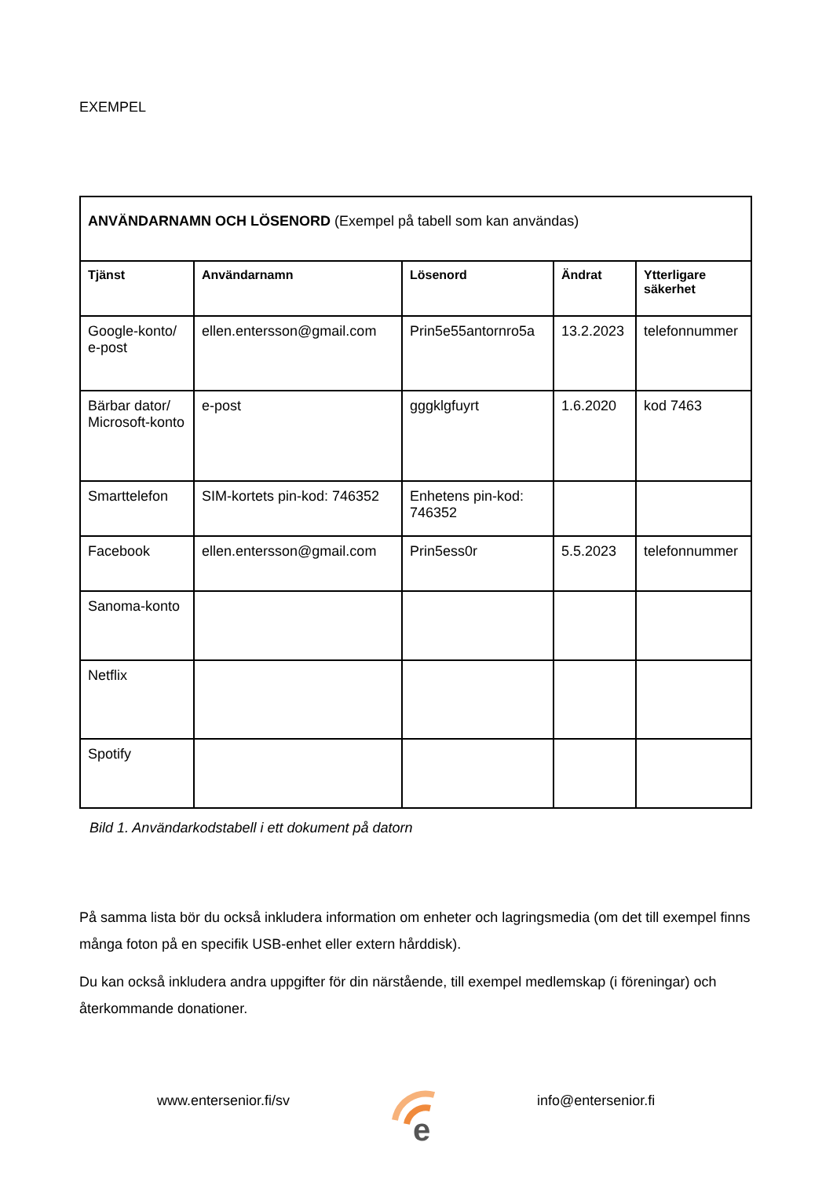EXEMPEL
| ANVÄNDARNAMN OCH LÖSENORD (Exempel på tabell som kan användas) | | | | |
| Tjänst | Användarnamn | Lösenord | Ändrat | Ytterligare säkerhet |
| Google-konto/ e-post | ellen.entersson@gmail.com | Prin5e55antornro5a | 13.2.2023 | telefonnummer |
| Bärbar dator/ Microsoft-konto | e-post | gggklgfuyrt | 1.6.2020 | kod 7463 |
| Smarttelefon | SIM-kortets pin-kod: 746352 | Enhetens pin-kod: 746352 | | |
| Facebook | ellen.entersson@gmail.com | Prin5ess0r | 5.5.2023 | telefonnummer |
| Sanoma-konto | | | | |
| Netflix | | | | |
| Spotify | | | | |
Bild 1. Användarkodstabell i ett dokument på datorn
På samma lista bör du också inkludera information om enheter och lagringsmedia (om det till exempel finns många foton på en specifik USB-enhet eller extern hårddisk).
Du kan också inkludera andra uppgifter för din närstående, till exempel medlemskap (i föreningar) och återkommande donationer.
www.entersenior.fi/sv
e
info@entersenior.fi